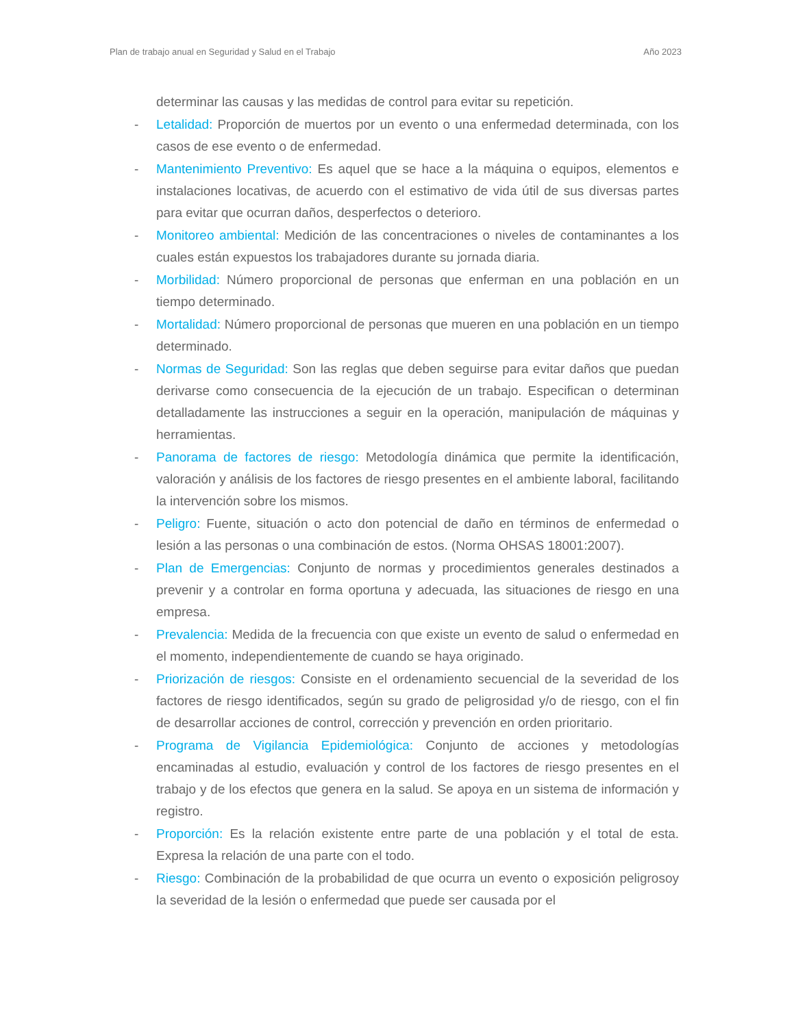Plan de trabajo anual en Seguridad y Salud en el Trabajo Año 2023
determinar las causas y las medidas de control para evitar su repetición.
- Letalidad: Proporción de muertos por un evento o una enfermedad determinada, con los casos de ese evento o de enfermedad.
- Mantenimiento Preventivo: Es aquel que se hace a la máquina o equipos, elementos e instalaciones locativas, de acuerdo con el estimativo de vida útil de sus diversas partes para evitar que ocurran daños, desperfectos o deterioro.
- Monitoreo ambiental: Medición de las concentraciones o niveles de contaminantes a los cuales están expuestos los trabajadores durante su jornada diaria.
- Morbilidad: Número proporcional de personas que enferman en una población en un tiempo determinado.
- Mortalidad: Número proporcional de personas que mueren en una población en un tiempo determinado.
- Normas de Seguridad: Son las reglas que deben seguirse para evitar daños que puedan derivarse como consecuencia de la ejecución de un trabajo. Especifican o determinan detalladamente las instrucciones a seguir en la operación, manipulación de máquinas y herramientas.
- Panorama de factores de riesgo: Metodología dinámica que permite la identificación, valoración y análisis de los factores de riesgo presentes en el ambiente laboral, facilitando la intervención sobre los mismos.
- Peligro: Fuente, situación o acto don potencial de daño en términos de enfermedad o lesión a las personas o una combinación de estos. (Norma OHSAS 18001:2007).
- Plan de Emergencias: Conjunto de normas y procedimientos generales destinados a prevenir y a controlar en forma oportuna y adecuada, las situaciones de riesgo en una empresa.
- Prevalencia: Medida de la frecuencia con que existe un evento de salud o enfermedad en el momento, independientemente de cuando se haya originado.
- Priorización de riesgos: Consiste en el ordenamiento secuencial de la severidad de los factores de riesgo identificados, según su grado de peligrosidad y/o de riesgo, con el fin de desarrollar acciones de control, corrección y prevención en orden prioritario.
- Programa de Vigilancia Epidemiológica: Conjunto de acciones y metodologías encaminadas al estudio, evaluación y control de los factores de riesgo presentes en el trabajo y de los efectos que genera en la salud. Se apoya en un sistema de información y registro.
- Proporción: Es la relación existente entre parte de una población y el total de esta. Expresa la relación de una parte con el todo.
- Riesgo: Combinación de la probabilidad de que ocurra un evento o exposición peligrosoy la severidad de la lesión o enfermedad que puede ser causada por el